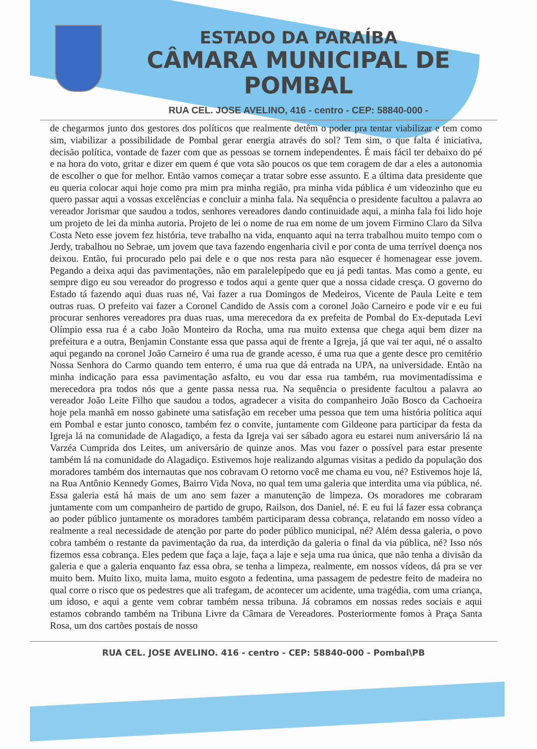ESTADO DA PARAÍBA
CÂMARA MUNICIPAL DE
POMBAL
RUA CEL. JOSE AVELINO, 416 - centro - CEP: 58840-000 -
de chegarmos junto dos gestores dos políticos que realmente detêm o poder pra tentar viabilizar e tem como sim, viabilizar a possibilidade de Pombal gerar energia através do sol? Tem sim, o que falta é iniciativa, decisão política, vontade de fazer com que as pessoas se tornem independentes. É mais fácil ter debaixo do pé e na hora do voto, gritar e dizer em quem é que vota são poucos os que tem coragem de dar a eles a autonomia de escolher o que for melhor. Então vamos começar a tratar sobre esse assunto. E a última data presidente que eu queria colocar aqui hoje como pra mim pra minha região, pra minha vida pública é um videozinho que eu quero passar aqui a vossas excelências e concluir a minha fala. Na sequência o presidente facultou a palavra ao vereador Jorismar que saudou a todos, senhores vereadores dando continuidade aqui, a minha fala foi lido hoje um projeto de lei da minha autoria. Projeto de lei o nome de rua em nome de um jovem Firmino Claro da Silva Costa Neto esse jovem fez história, teve trabalho na vida, enquanto aqui na terra trabalhou muito tempo com o Jerdy, trabalhou no Sebrae, um jovem que tava fazendo engenharia civil e por conta de uma terrível doença nos deixou. Então, fui procurado pelo pai dele e o que nos resta para não esquecer é homenagear esse jovem. Pegando a deixa aqui das pavimentações, não em paralelepípedo que eu já pedi tantas. Mas como a gente, eu sempre digo eu sou vereador do progresso e todos aqui a gente quer que a nossa cidade cresça. O governo do Estado tá fazendo aqui duas ruas né, Vai fazer a rua Domingos de Medeiros, Vicente de Paula Leite e tem outras ruas. O prefeito vai fazer a Coronel Candido de Assis com a coronel João Carneiro e pode vir e eu fui procurar senhores vereadores pra duas ruas, uma merecedora da ex prefeita de Pombal do Ex-deputada Levi Olímpio essa rua é a cabo João Monteiro da Rocha, uma rua muito extensa que chega aqui bem dizer na prefeitura e a outra, Benjamin Constante essa que passa aqui de frente a Igreja, já que vai ter aqui, né o assalto aqui pegando na coronel João Carneiro é uma rua de grande acesso, é uma rua que a gente desce pro cemitério Nossa Senhora do Carmo quando tem enterro, é uma rua que dá entrada na UPA, na universidade. Então na minha indicação para essa pavimentação asfalto, eu vou dar essa rua também, rua movimentadíssima e merecedora pra todos nós que a gente passa nessa rua. Na sequência o presidente facultou a palavra ao vereador João Leite Filho que saudou a todos, agradecer a visita do companheiro João Bosco da Cachoeira hoje pela manhã em nosso gabinete uma satisfação em receber uma pessoa que tem uma história política aqui em Pombal e estar junto conosco, também fez o convite, juntamente com Gildeone para participar da festa da Igreja lá na comunidade de Alagadiço, a festa da Igreja vai ser sábado agora eu estarei num aniversário lá na Varzéa Cumprida dos Leites, um aniversário de quinze anos. Mas vou fazer o possível para estar presente também lá na comunidade do Alagadiço. Estivemos hoje realizando algumas visitas a pedido da população dos moradores também dos internautas que nos cobravam O retorno você me chama eu vou, né? Estivemos hoje lá, na Rua Antônio Kennedy Gomes, Bairro Vida Nova, no qual tem uma galeria que interdita uma via pública, né. Essa galeria está há mais de um ano sem fazer a manutenção de limpeza. Os moradores me cobraram juntamente com um companheiro de partido de grupo, Railson, dos Daniel, né. E eu fui lá fazer essa cobrança ao poder público juntamente os moradores também participaram dessa cobrança, relatando em nosso vídeo a realmente a real necessidade de atenção por parte do poder público municipal, né? Além dessa galeria, o povo cobra também o restante da pavimentação da rua, da interdição da galeria o final da via pública, né? Isso nós fizemos essa cobrança. Eles pedem que faça a laje, faça a laje e seja uma rua única, que não tenha a divisão da galeria e que a galeria enquanto faz essa obra, se tenha a limpeza, realmente, em nossos vídeos, dá pra se ver muito bem. Muito lixo, muita lama, muito esgoto a fedentina, uma passagem de pedestre feito de madeira no qual corre o risco que os pedestres que ali trafegam, de acontecer um acidente, uma tragédia, com uma criança, um idoso, e aqui a gente vem cobrar também nessa tribuna. Já cobramos em nossas redes sociais e aqui estamos cobrando também na Tribuna Livre da Câmara de Vereadores. Posteriormente fomos à Praça Santa Rosa, um dos cartões postais de nosso
RUA CEL. JOSE AVELINO. 416 - centro - CEP: 58840-000 - Pombal\PB